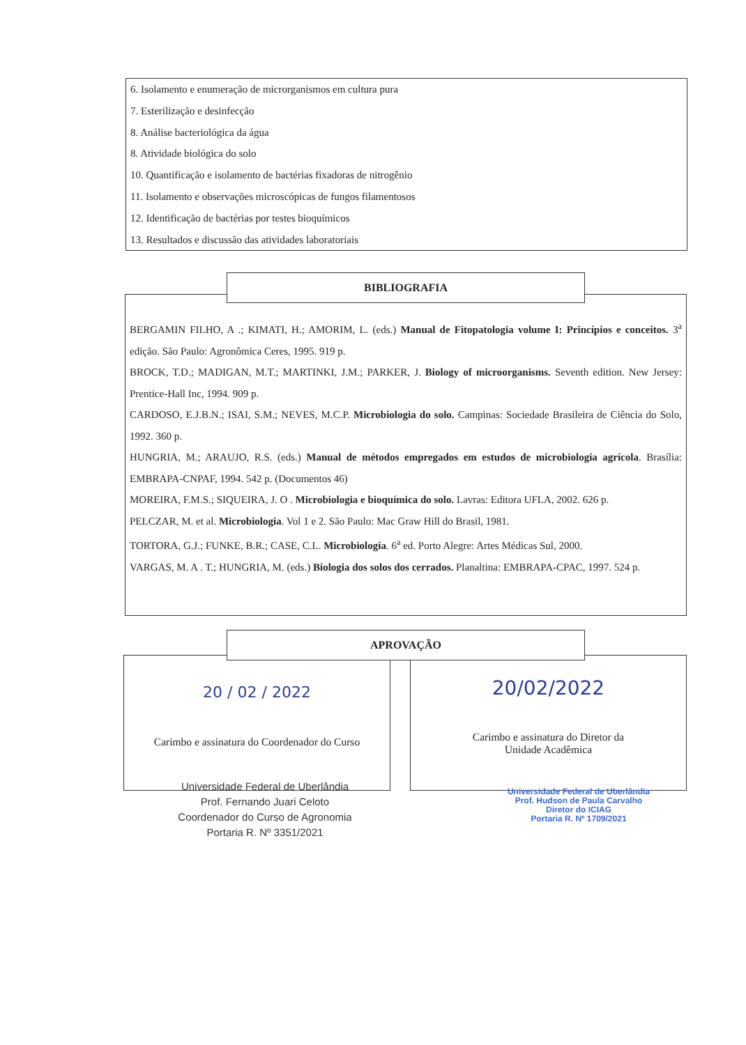6. Isolamento e enumeração de microrganismos em cultura pura
7. Esterilização e desinfecção
8. Análise bacteriológica da água
8. Atividade biológica do solo
10. Quantificação e isolamento de bactérias fixadoras de nitrogênio
11. Isolamento e observações microscópicas de fungos filamentosos
12. Identificação de bactérias por testes bioquímicos
13. Resultados e discussão das atividades laboratoriais
BIBLIOGRAFIA
BERGAMIN FILHO, A .; KIMATI, H.; AMORIM, L. (eds.) Manual de Fitopatologia volume I: Princípios e conceitos. 3<sup>a</sup> edição. São Paulo: Agronômica Ceres, 1995. 919 p.
BROCK, T.D.; MADIGAN, M.T.; MARTINKI, J.M.; PARKER, J. Biology of microorganisms. Seventh edition. New Jersey: Prentice-Hall Inc, 1994. 909 p.
CARDOSO, E.J.B.N.; ISAI, S.M.; NEVES, M.C.P. Microbiologia do solo. Campinas: Sociedade Brasileira de Ciência do Solo, 1992. 360 p.
HUNGRIA, M.; ARAUJO, R.S. (eds.) Manual de métodos empregados em estudos de microbiologia agrícola. Brasília: EMBRAPA-CNPAF, 1994. 542 p. (Documentos 46)
MOREIRA, F.M.S.; SIQUEIRA, J. O . Microbiologia e bioquímica do solo. Lavras: Editora UFLA, 2002. 626 p.
PELCZAR, M. et al. Microbiologia. Vol 1 e 2. São Paulo: Mac Graw Hill do Brasil, 1981.
TORTORA, G.J.; FUNKE, B.R.; CASE, C.L. Microbiologia. 6<sup>a</sup> ed. Porto Alegre: Artes Médicas Sul, 2000.
VARGAS, M. A . T.; HUNGRIA, M. (eds.) Biologia dos solos dos cerrados. Planaltina: EMBRAPA-CPAC, 1997. 524 p.
APROVAÇÃO
20 / 02 / 2022
Carimbo e assinatura do Coordenador do Curso
20/02/2022
Carimbo e assinatura do Diretor da
Unidade Acadêmica
Universidade Federal de Uberlândia
Prof. Fernando Juari Celoto
Coordenador do Curso de Agronomia
Portaria R. Nº 3351/2021
Universidade Federal de Uberlândia
Prof. Hudson de Paula Carvalho
Diretor do ICIAG
Portaria R. Nº 1709/2021